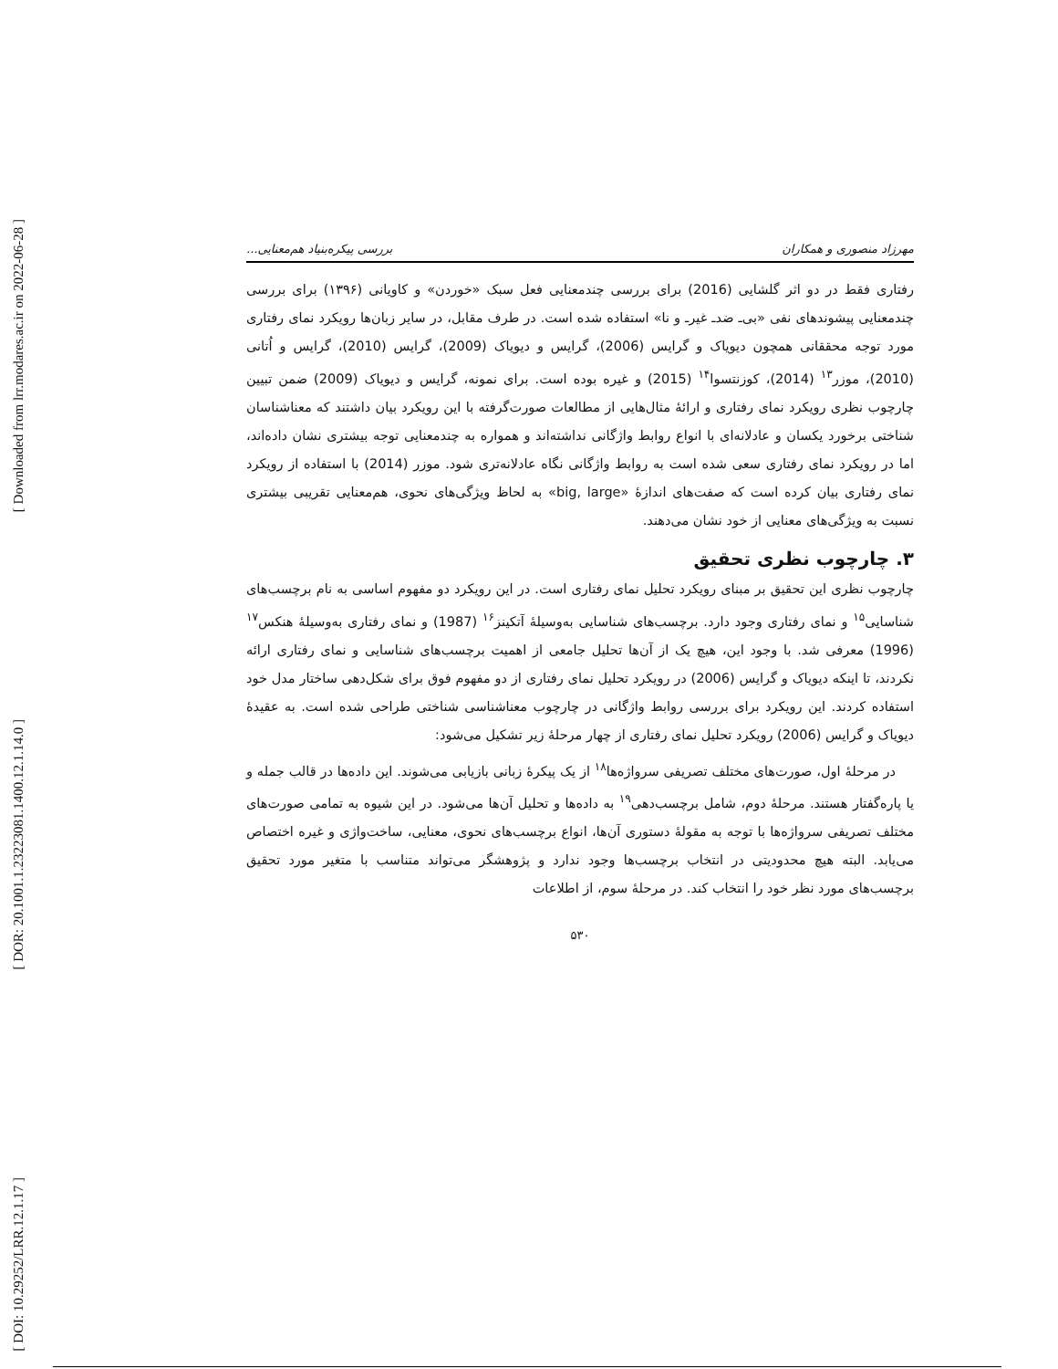[ Downloaded from lrr.modares.ac.ir on 2022-06-28 ]
[ DOR: 20.1001.1.23223081.1400.12.1.14.0 ]
[ DOI: 10.29252/LRR.12.1.17 ]
مهرزاد منصوری و همکاران بررسی پیکره‌بنیاد هم‌معنایی...
رفتاری فقط در دو اثر گلشایی (2016) برای بررسی چندمعنایی فعل سبک «خوردن» و کاویانی (۱۳۹۶) برای بررسی چندمعنایی پیشوندهای نفی «بی‌ـ ضدـ غیرـ و نا» استفاده شده است. در طرف مقابل، در سایر زبان‌ها رویکرد نمای رفتاری مورد توجه محققانی همچون دیویاک و گرایس (2006)، گرایس و دیویاک (2009)، گرایس (2010)، گرایس و اُتانی (2010)، موزر<sup>۱۳</sup> (2014)، کوزنتسوا<sup>۱۴</sup> (2015) و غیره بوده است. برای نمونه، گرایس و دیویاک (2009) ضمن تبیین چارچوب نظری رویکرد نمای رفتاری و ارائهٔ مثال‌هایی از مطالعات صورت‌گرفته با این رویکرد بیان داشتند که معناشناسان شناختی برخورد یکسان و عادلانه‌ای با انواع روابط واژگانی نداشته‌اند و همواره به چندمعنایی توجه بیشتری نشان داده‌اند، اما در رویکرد نمای رفتاری سعی شده است به روابط واژگانی نگاه عادلانه‌تری شود. موزر (2014) با استفاده از رویکرد نمای رفتاری بیان کرده است که صفت‌های اندازهٔ «big, large» به لحاظ ویژگی‌های نحوی، هم‌معنایی تقریبی بیشتری نسبت به ویژگی‌های معنایی از خود نشان می‌دهند.
۳. چارچوب نظری تحقیق
چارچوب نظری این تحقیق بر مبنای رویکرد تحلیل نمای رفتاری است. در این رویکرد دو مفهوم اساسی به نام برچسب‌های شناسایی<sup>۱۵</sup> و نمای رفتاری وجود دارد. برچسب‌های شناسایی به‌وسیلهٔ آتکینز<sup>۱۶</sup> (1987) و نمای رفتاری به‌وسیلهٔ هنکس<sup>۱۷</sup> (1996) معرفی شد. با وجود این، هیچ یک از آن‌ها تحلیل جامعی از اهمیت برچسب‌های شناسایی و نمای رفتاری ارائه نکردند، تا اینکه دیویاک و گرایس (2006) در رویکرد تحلیل نمای رفتاری از دو مفهوم فوق برای شکل‌دهی ساختار مدل خود استفاده کردند. این رویکرد برای بررسی روابط واژگانی در چارچوب معناشناسی شناختی طراحی شده است. به عقیدهٔ دیویاک و گرایس (2006) رویکرد تحلیل نمای رفتاری از چهار مرحلهٔ زیر تشکیل می‌شود:
در مرحلهٔ اول، صورت‌های مختلف تصریفی سرواژه‌ها<sup>۱۸</sup> از یک پیکرهٔ زبانی بازیابی می‌شوند. این داده‌ها در قالب جمله و یا پاره‌گفتار هستند. مرحلهٔ دوم، شامل برچسب‌دهی<sup>۱۹</sup> به داده‌ها و تحلیل آن‌ها می‌شود. در این شیوه به تمامی صورت‌های مختلف تصریفی سرواژه‌ها با توجه به مقولهٔ دستوری آن‌ها، انواع برچسب‌های نحوی، معنایی، ساخت‌واژی و غیره اختصاص می‌یابد. البته هیچ محدودیتی در انتخاب برچسب‌ها وجود ندارد و پژوهشگر می‌تواند متناسب با متغیر مورد تحقیق برچسب‌های مورد نظر خود را انتخاب کند. در مرحلهٔ سوم، از اطلاعات
۵۳۰